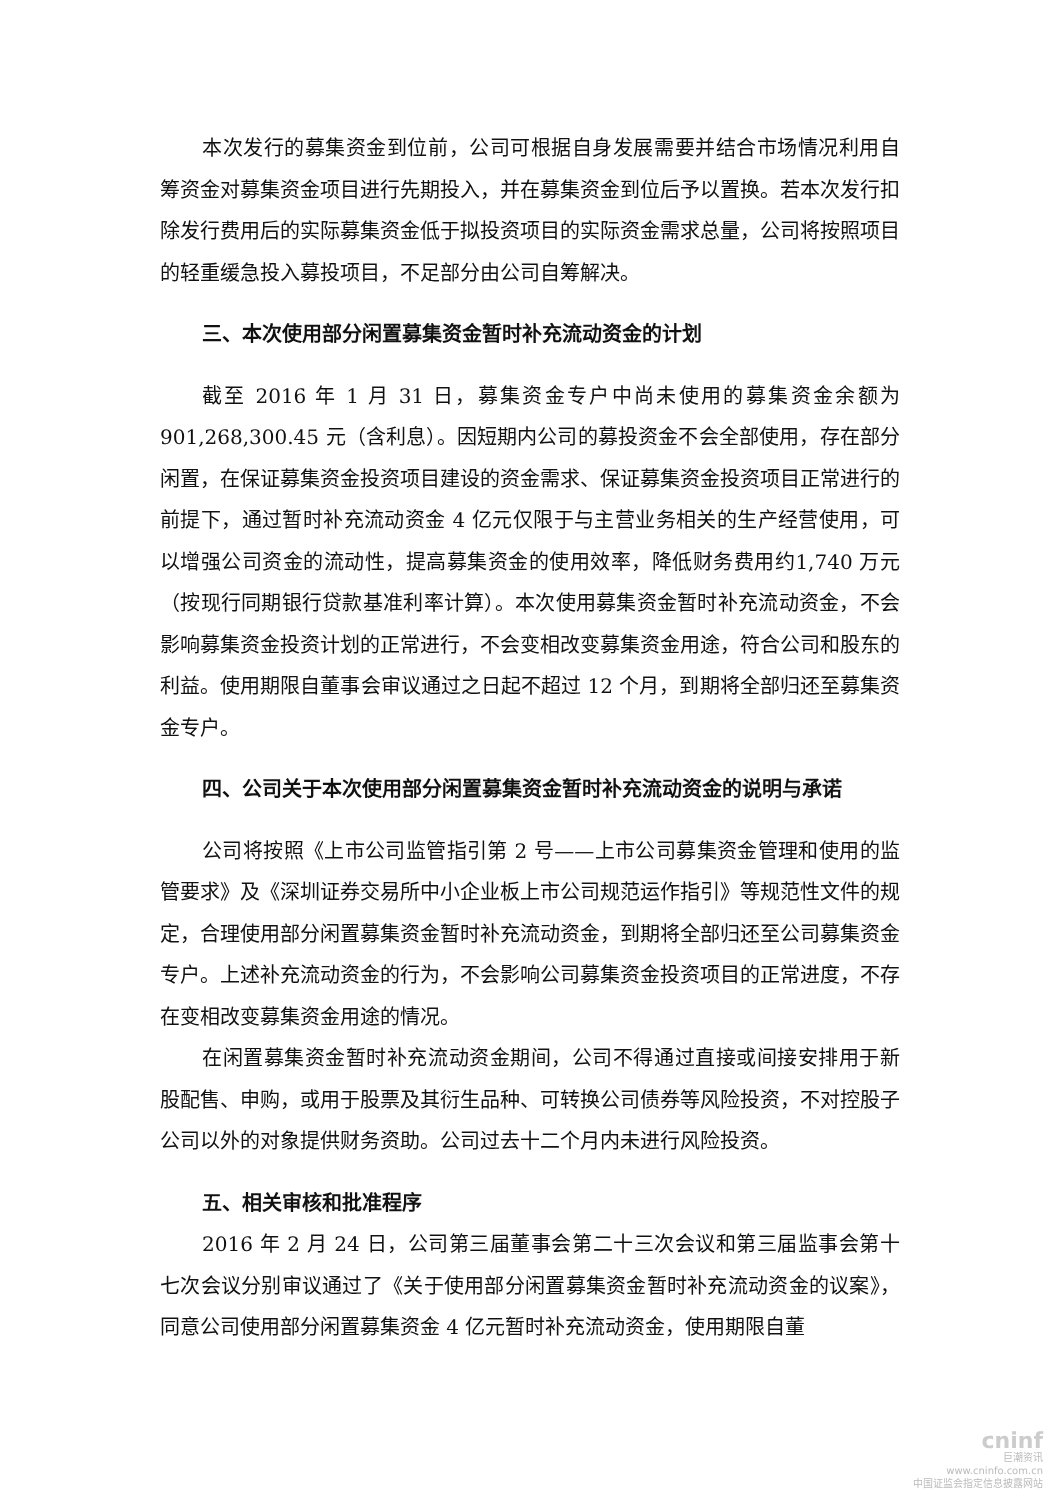本次发行的募集资金到位前，公司可根据自身发展需要并结合市场情况利用自筹资金对募集资金项目进行先期投入，并在募集资金到位后予以置换。若本次发行扣除发行费用后的实际募集资金低于拟投资项目的实际资金需求总量，公司将按照项目的轻重缓急投入募投项目，不足部分由公司自筹解决。
三、本次使用部分闲置募集资金暂时补充流动资金的计划
截至 2016 年 1 月 31 日，募集资金专户中尚未使用的募集资金余额为901,268,300.45 元（含利息）。因短期内公司的募投资金不会全部使用，存在部分闲置，在保证募集资金投资项目建设的资金需求、保证募集资金投资项目正常进行的前提下，通过暂时补充流动资金 4 亿元仅限于与主营业务相关的生产经营使用，可以增强公司资金的流动性，提高募集资金的使用效率，降低财务费用约1,740 万元（按现行同期银行贷款基准利率计算）。本次使用募集资金暂时补充流动资金，不会影响募集资金投资计划的正常进行，不会变相改变募集资金用途，符合公司和股东的利益。使用期限自董事会审议通过之日起不超过 12 个月，到期将全部归还至募集资金专户。
四、公司关于本次使用部分闲置募集资金暂时补充流动资金的说明与承诺
公司将按照《上市公司监管指引第 2 号——上市公司募集资金管理和使用的监管要求》及《深圳证券交易所中小企业板上市公司规范运作指引》等规范性文件的规定，合理使用部分闲置募集资金暂时补充流动资金，到期将全部归还至公司募集资金专户。上述补充流动资金的行为，不会影响公司募集资金投资项目的正常进度，不存在变相改变募集资金用途的情况。
在闲置募集资金暂时补充流动资金期间，公司不得通过直接或间接安排用于新股配售、申购，或用于股票及其衍生品种、可转换公司债券等风险投资，不对控股子公司以外的对象提供财务资助。公司过去十二个月内未进行风险投资。
五、相关审核和批准程序
2016 年 2 月 24 日，公司第三届董事会第二十三次会议和第三届监事会第十七次会议分别审议通过了《关于使用部分闲置募集资金暂时补充流动资金的议案》，同意公司使用部分闲置募集资金 4 亿元暂时补充流动资金，使用期限自董
cninf
巨潮资讯
www.cninfo.com.cn
中国证监会指定信息披露网站